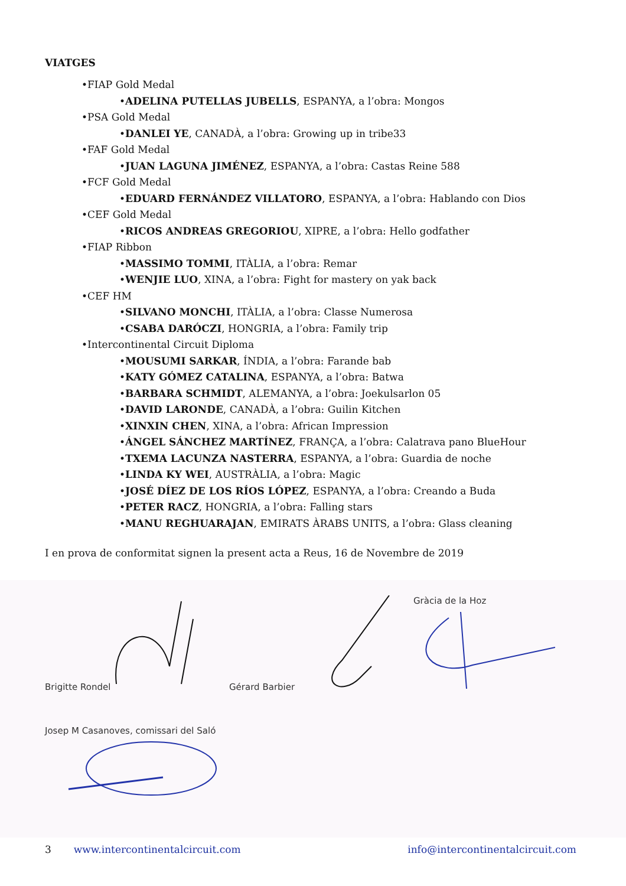VIATGES
•FIAP Gold Medal
•ADELINA PUTELLAS JUBELLS, ESPANYA, a l’obra: Mongos
•PSA Gold Medal
•DANLEI YE, CANADÀ, a l’obra: Growing up in tribe33
•FAF Gold Medal
•JUAN LAGUNA JIMÉNEZ, ESPANYA, a l’obra: Castas Reine 588
•FCF Gold Medal
•EDUARD FERNÁNDEZ VILLATORO, ESPANYA, a l’obra: Hablando con Dios
•CEF Gold Medal
•RICOS ANDREAS GREGORIOU, XIPRE, a l’obra: Hello godfather
•FIAP Ribbon
•MASSIMO TOMMI, ITÀLIA, a l’obra: Remar
•WENJIE LUO, XINA, a l’obra: Fight for mastery on yak back
•CEF HM
•SILVANO MONCHI, ITÀLIA, a l’obra: Classe Numerosa
•CSABA DARÓCZI, HONGRIA, a l’obra: Family trip
•Intercontinental Circuit Diploma
•MOUSUMI SARKAR, ÍNDIA, a l’obra: Farande bab
•KATY GÓMEZ CATALINA, ESPANYA, a l’obra: Batwa
•BARBARA SCHMIDT, ALEMANYA, a l’obra: Joekulsarlon 05
•DAVID LARONDE, CANADÀ, a l’obra: Guilin Kitchen
•XINXIN CHEN, XINA, a l’obra: African Impression
•ÁNGEL SÁNCHEZ MARTÍNEZ, FRANÇA, a l’obra: Calatrava pano BlueHour
•TXEMA LACUNZA NASTERRA, ESPANYA, a l’obra: Guardia de noche
•LINDA KY WEI, AUSTRÀLIA, a l’obra: Magic
•JOSÉ DÍEZ DE LOS RÍOS LÓPEZ, ESPANYA, a l’obra: Creando a Buda
•PETER RACZ, HONGRIA, a l’obra: Falling stars
•MANU REGHUARAJAN, EMIRATS ÀRABS UNITS, a l’obra: Glass cleaning
I en prova de conformitat signen la present acta a Reus, 16 de Novembre de 2019
Brigitte Rondel Gérard Barbier Gràcia de la Hoz
Josep M Casanoves, comissari del Saló
3 www.intercontinentalcircuit.com info@intercontinentalcircuit.com